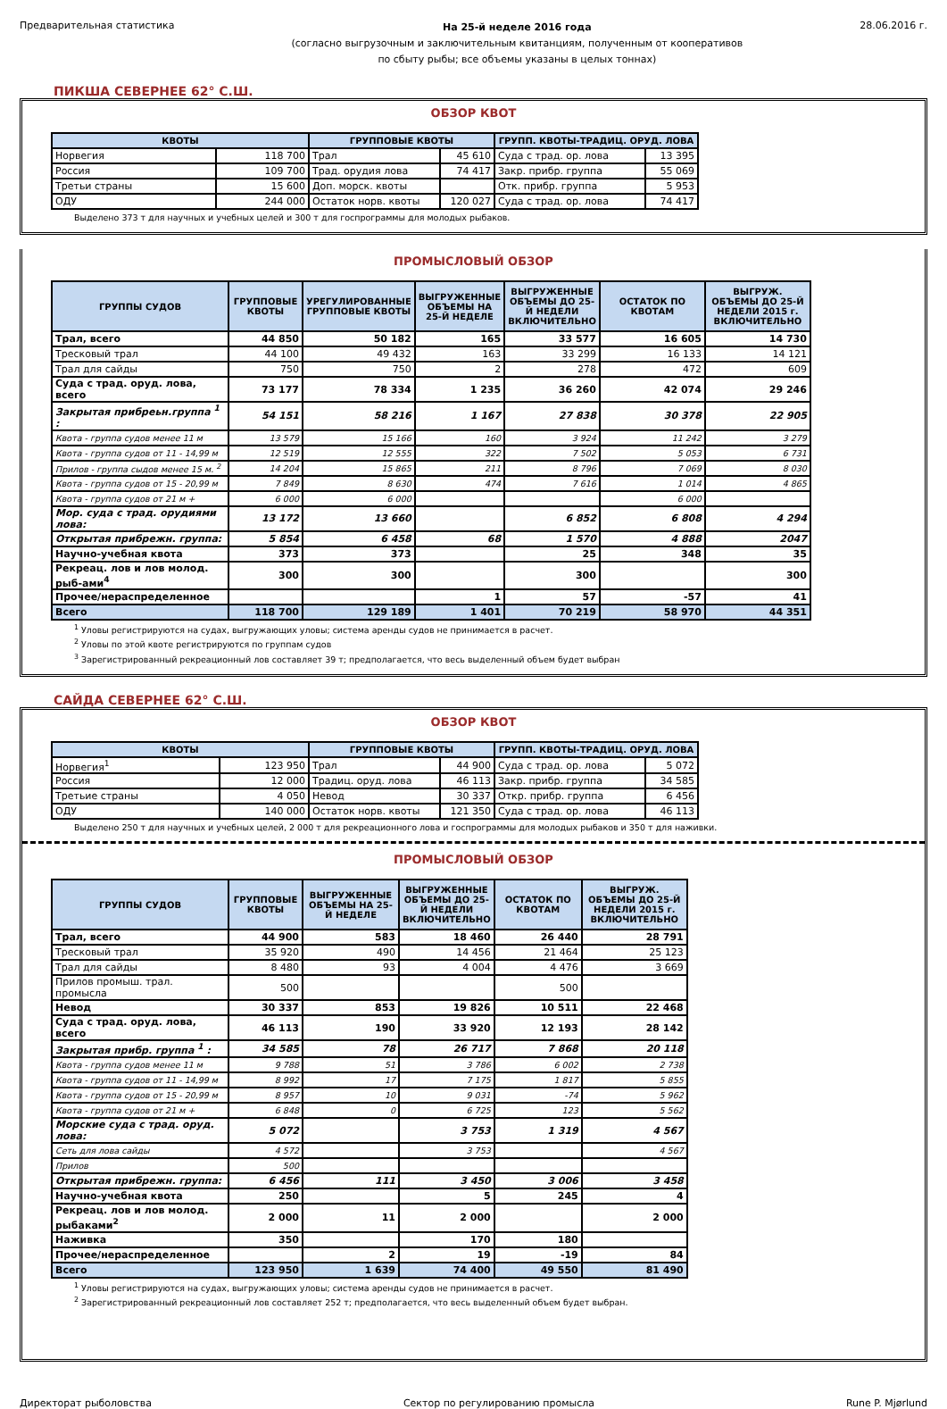Предварительная статистика
На 25-й неделе 2016 года
(согласно выгрузочным и заключительным квитанциям, полученным от кооперативов
по сбыту рыбы; все объемы указаны в целых тоннах)
28.06.2016 г.
ПИКША СЕВЕРНЕЕ 62° С.Ш.
ОБЗОР КВОТ
| КВОТЫ | | ГРУППОВЫЕ КВОТЫ | | ГРУПП. КВОТЫ-ТРАДИЦ. ОРУД. ЛОВА | |
| --- | --- | --- | --- | --- | --- |
| Норвегия | 118 700 | Трал | 45 610 | Суда с трад. ор. лова | 13 395 |
| Россия | 109 700 | Трад. орудия лова | 74 417 | Закр. прибр. группа | 55 069 |
| Третьи страны | 15 600 | Доп. морск. квоты | | Отк. прибр. группа | 5 953 |
| ОДУ | 244 000 | Остаток норв. квоты | 120 027 | Суда с трад. ор. лова | 74 417 |
Выделено 373 т для научных и учебных целей и 300 т для госпрограммы для молодых рыбаков.
ПРОМЫСЛОВЫЙ ОБЗОР
| ГРУППЫ СУДОВ | ГРУППОВЫЕ КВОТЫ | УРЕГУЛИРОВАННЫЕ ГРУППОВЫЕ КВОТЫ | ВЫГРУЖЕННЫЕ ОБЪЕМЫ НА 25-Й НЕДЕЛЕ | ВЫГРУЖЕННЫЕ ОБЪЕМЫ ДО 25-Й НЕДЕЛИ ВКЛЮЧИТЕЛЬНО | ОСТАТОК ПО КВОТАМ | ВЫГРУЖ. ОБЪЕМЫ ДО 25-Й НЕДЕЛИ 2015 г. ВКЛЮЧИТЕЛЬНО |
| --- | --- | --- | --- | --- | --- | --- |
| Трал, всего | 44 850 | 50 182 | 165 | 33 577 | 16 605 | 14 730 |
| Тресковый трал | 44 100 | 49 432 | 163 | 33 299 | 16 133 | 14 121 |
| Трал для сайды | 750 | 750 | 2 | 278 | 472 | 609 |
| Суда с трад. оруд. лова, всего | 73 177 | 78 334 | 1 235 | 36 260 | 42 074 | 29 246 |
| Закрытая прибреьн.группа <sup>1</sup> : | 54 151 | 58 216 | 1 167 | 27 838 | 30 378 | 22 905 |
| Квота - группа судов менее 11 м | 13 579 | 15 166 | 160 | 3 924 | 11 242 | 3 279 |
| Квота - группа судов от 11 - 14,99 м | 12 519 | 12 555 | 322 | 7 502 | 5 053 | 6 731 |
| Прилов - группа сыдов менее 15 м. <sup>2</sup> | 14 204 | 15 865 | 211 | 8 796 | 7 069 | 8 030 |
| Квота - группа судов от 15 - 20,99 м | 7 849 | 8 630 | 474 | 7 616 | 1 014 | 4 865 |
| Квота - группа судов от 21 м + | 6 000 | 6 000 | | | 6 000 | |
| Мор. суда с трад. орудиями лова: | 13 172 | 13 660 | | 6 852 | 6 808 | 4 294 |
| Открытая прибрежн. группа: | 5 854 | 6 458 | 68 | 1 570 | 4 888 | 2047 |
| Научно-учебная квота | 373 | 373 | | 25 | 348 | 35 |
| Рекреац. лов и лов молод. рыб-ами<sup>4</sup> | 300 | 300 | | 300 | | 300 |
| Прочее/нераспределенное | | | 1 | 57 | -57 | 41 |
| Всего | 118 700 | 129 189 | 1 401 | 70 219 | 58 970 | 44 351 |
<sup>1</sup> Уловы регистрируются на судах, выгружающих уловы; система аренды судов не принимается в расчет.
<sup>2</sup> Уловы по этой квоте регистрируются по группам судов
<sup>3</sup> Зарегистрированный рекреационный лов составляет 39 т; предполагается, что весь выделенный объем будет выбран
САЙДА СЕВЕРНЕЕ 62° С.Ш.
ОБЗОР КВОТ
| КВОТЫ | | ГРУППОВЫЕ КВОТЫ | | ГРУПП. КВОТЫ-ТРАДИЦ. ОРУД. ЛОВА | |
| --- | --- | --- | --- | --- | --- |
| Норвегия<sup>1</sup> | 123 950 | Трал | 44 900 | Суда с трад. ор. лова | 5 072 |
| Россия | 12 000 | Традиц. оруд. лова | 46 113 | Закр. прибр. группа | 34 585 |
| Третьие страны | 4 050 | Невод | 30 337 | Откр. прибр. группа | 6 456 |
| ОДУ | 140 000 | Остаток норв. квоты | 121 350 | Суда с трад. ор. лова | 46 113 |
Выделено 250 т для научных и учебных целей, 2 000 т для рекреационного лова и госпрограммы для молодых рыбаков и 350 т для наживки.
ПРОМЫСЛОВЫЙ ОБЗОР
| ГРУППЫ СУДОВ | ГРУППОВЫЕ КВОТЫ | ВЫГРУЖЕННЫЕ ОБЪЕМЫ НА 25-Й НЕДЕЛЕ | ВЫГРУЖЕННЫЕ ОБЪЕМЫ ДО 25-Й НЕДЕЛИ ВКЛЮЧИТЕЛЬНО | ОСТАТОК ПО КВОТАМ | ВЫГРУЖ. ОБЪЕМЫ ДО 25-Й НЕДЕЛИ 2015 г. ВКЛЮЧИТЕЛЬНО |
| --- | --- | --- | --- | --- | --- |
| Трал, всего | 44 900 | 583 | 18 460 | 26 440 | 28 791 |
| Тресковый трал | 35 920 | 490 | 14 456 | 21 464 | 25 123 |
| Трал для сайды | 8 480 | 93 | 4 004 | 4 476 | 3 669 |
| Прилов промыш. трал. промысла | 500 | | | 500 | |
| Невод | 30 337 | 853 | 19 826 | 10 511 | 22 468 |
| Суда с трад. оруд. лова, всего | 46 113 | 190 | 33 920 | 12 193 | 28 142 |
| Закрытая прибр. группа <sup>1</sup> : | 34 585 | 78 | 26 717 | 7 868 | 20 118 |
| Квота - группа судов менее 11 м | 9 788 | 51 | 3 786 | 6 002 | 2 738 |
| Квота - группа судов от 11 - 14,99 м | 8 992 | 17 | 7 175 | 1 817 | 5 855 |
| Квота - группа судов от 15 - 20,99 м | 8 957 | 10 | 9 031 | -74 | 5 962 |
| Квота - группа судов от 21 м + | 6 848 | 0 | 6 725 | 123 | 5 562 |
| Морские суда с трад. оруд. лова: | 5 072 | | 3 753 | 1 319 | 4 567 |
| Сеть для лова сайды | 4 572 | | 3 753 | | 4 567 |
| Прилов | 500 | | | | |
| Открытая прибрежн. группа: | 6 456 | 111 | 3 450 | 3 006 | 3 458 |
| Научно-учебная квота | 250 | | 5 | 245 | 4 |
| Рекреац. лов и лов молод. рыбаками<sup>2</sup> | 2 000 | 11 | 2 000 | | 2 000 |
| Наживка | 350 | | 170 | 180 | |
| Прочее/нераспределенное | | 2 | 19 | -19 | 84 |
| Всего | 123 950 | 1 639 | 74 400 | 49 550 | 81 490 |
<sup>1</sup> Уловы регистрируются на судах, выгружающих уловы; система аренды судов не принимается в расчет.
<sup>2</sup> Зарегистрированный рекреационный лов составляет 252 т; предполагается, что весь выделенный объем будет выбран.
Директорат рыболовства Сектор по регулированию промысла
Rune P. Mjørlund